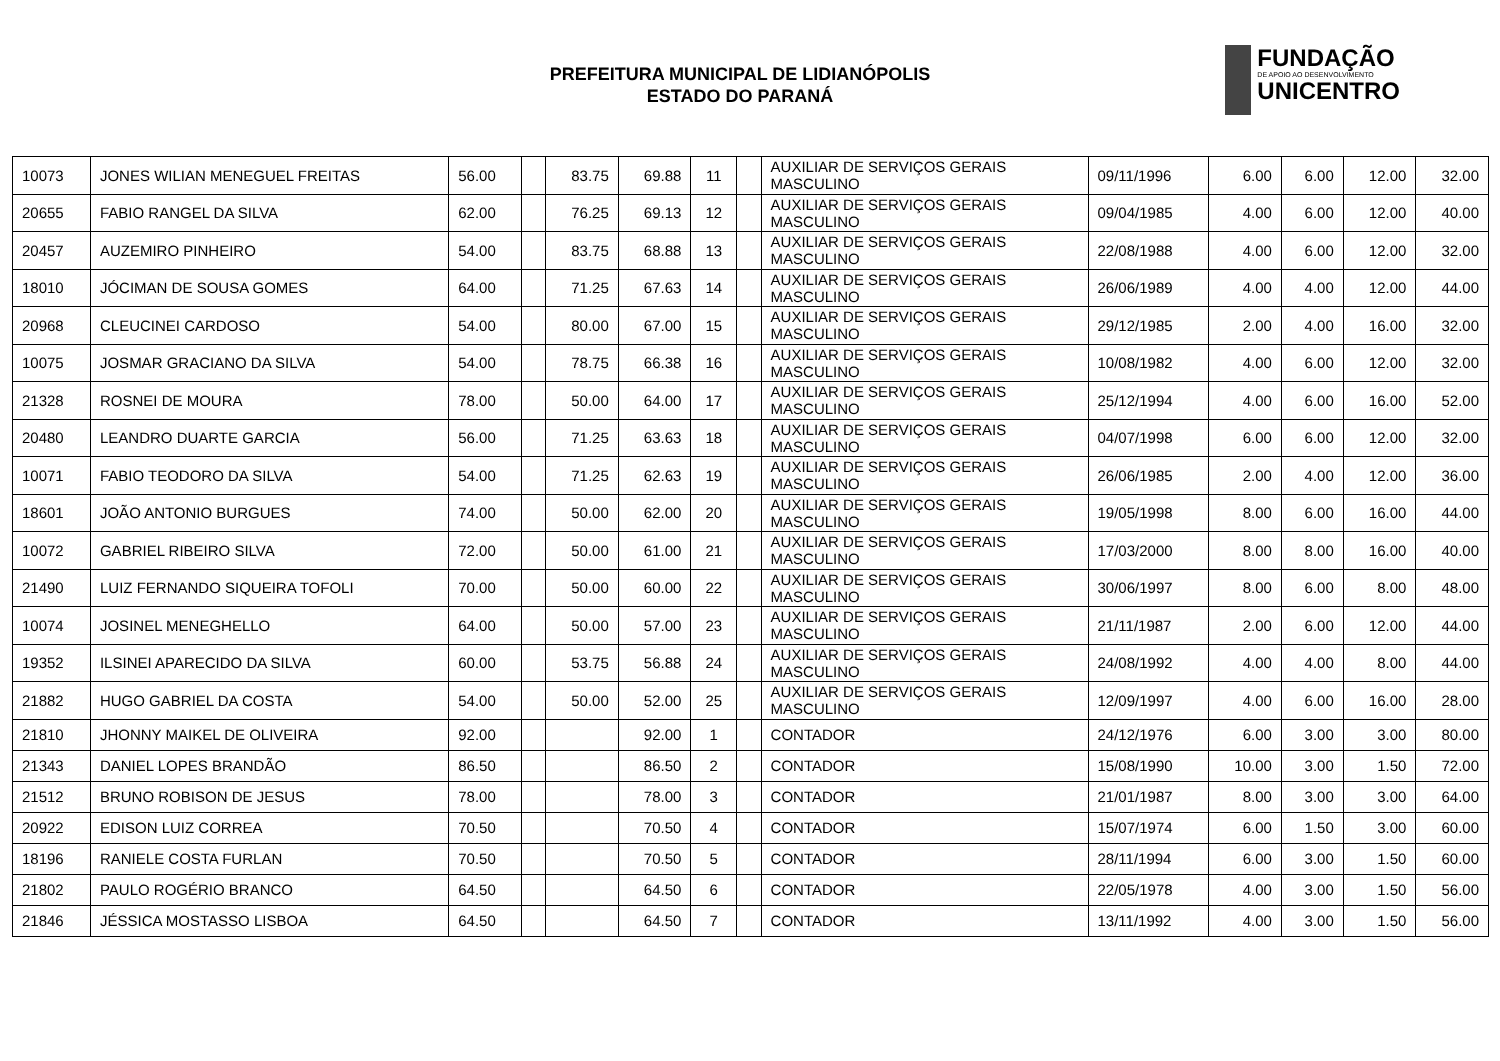PREFEITURA MUNICIPAL DE LIDIANÓPOLIS
ESTADO DO PARANÁ
FUNDAÇÃO
DE APOIO AO DESENVOLVIMENTO
UNICENTRO
| 10073 | JONES WILIAN MENEGUEL FREITAS | 56.00 | | 83.75 | 69.88 | 11 | | AUXILIAR DE SERVIÇOS GERAIS MASCULINO | 09/11/1996 | 6.00 | 6.00 | 12.00 | 32.00 |
| 20655 | FABIO RANGEL DA SILVA | 62.00 | | 76.25 | 69.13 | 12 | | AUXILIAR DE SERVIÇOS GERAIS MASCULINO | 09/04/1985 | 4.00 | 6.00 | 12.00 | 40.00 |
| 20457 | AUZEMIRO PINHEIRO | 54.00 | | 83.75 | 68.88 | 13 | | AUXILIAR DE SERVIÇOS GERAIS MASCULINO | 22/08/1988 | 4.00 | 6.00 | 12.00 | 32.00 |
| 18010 | JÓCIMAN DE SOUSA GOMES | 64.00 | | 71.25 | 67.63 | 14 | | AUXILIAR DE SERVIÇOS GERAIS MASCULINO | 26/06/1989 | 4.00 | 4.00 | 12.00 | 44.00 |
| 20968 | CLEUCINEI CARDOSO | 54.00 | | 80.00 | 67.00 | 15 | | AUXILIAR DE SERVIÇOS GERAIS MASCULINO | 29/12/1985 | 2.00 | 4.00 | 16.00 | 32.00 |
| 10075 | JOSMAR GRACIANO DA SILVA | 54.00 | | 78.75 | 66.38 | 16 | | AUXILIAR DE SERVIÇOS GERAIS MASCULINO | 10/08/1982 | 4.00 | 6.00 | 12.00 | 32.00 |
| 21328 | ROSNEI DE MOURA | 78.00 | | 50.00 | 64.00 | 17 | | AUXILIAR DE SERVIÇOS GERAIS MASCULINO | 25/12/1994 | 4.00 | 6.00 | 16.00 | 52.00 |
| 20480 | LEANDRO DUARTE GARCIA | 56.00 | | 71.25 | 63.63 | 18 | | AUXILIAR DE SERVIÇOS GERAIS MASCULINO | 04/07/1998 | 6.00 | 6.00 | 12.00 | 32.00 |
| 10071 | FABIO TEODORO DA SILVA | 54.00 | | 71.25 | 62.63 | 19 | | AUXILIAR DE SERVIÇOS GERAIS MASCULINO | 26/06/1985 | 2.00 | 4.00 | 12.00 | 36.00 |
| 18601 | JOÃO ANTONIO BURGUES | 74.00 | | 50.00 | 62.00 | 20 | | AUXILIAR DE SERVIÇOS GERAIS MASCULINO | 19/05/1998 | 8.00 | 6.00 | 16.00 | 44.00 |
| 10072 | GABRIEL RIBEIRO SILVA | 72.00 | | 50.00 | 61.00 | 21 | | AUXILIAR DE SERVIÇOS GERAIS MASCULINO | 17/03/2000 | 8.00 | 8.00 | 16.00 | 40.00 |
| 21490 | LUIZ FERNANDO SIQUEIRA TOFOLI | 70.00 | | 50.00 | 60.00 | 22 | | AUXILIAR DE SERVIÇOS GERAIS MASCULINO | 30/06/1997 | 8.00 | 6.00 | 8.00 | 48.00 |
| 10074 | JOSINEL MENEGHELLO | 64.00 | | 50.00 | 57.00 | 23 | | AUXILIAR DE SERVIÇOS GERAIS MASCULINO | 21/11/1987 | 2.00 | 6.00 | 12.00 | 44.00 |
| 19352 | ILSINEI APARECIDO DA SILVA | 60.00 | | 53.75 | 56.88 | 24 | | AUXILIAR DE SERVIÇOS GERAIS MASCULINO | 24/08/1992 | 4.00 | 4.00 | 8.00 | 44.00 |
| 21882 | HUGO GABRIEL DA COSTA | 54.00 | | 50.00 | 52.00 | 25 | | AUXILIAR DE SERVIÇOS GERAIS MASCULINO | 12/09/1997 | 4.00 | 6.00 | 16.00 | 28.00 |
| 21810 | JHONNY MAIKEL DE OLIVEIRA | 92.00 | | | 92.00 | 1 | | CONTADOR | 24/12/1976 | 6.00 | 3.00 | 3.00 | 80.00 |
| 21343 | DANIEL LOPES BRANDÃO | 86.50 | | | 86.50 | 2 | | CONTADOR | 15/08/1990 | 10.00 | 3.00 | 1.50 | 72.00 |
| 21512 | BRUNO ROBISON DE JESUS | 78.00 | | | 78.00 | 3 | | CONTADOR | 21/01/1987 | 8.00 | 3.00 | 3.00 | 64.00 |
| 20922 | EDISON LUIZ CORREA | 70.50 | | | 70.50 | 4 | | CONTADOR | 15/07/1974 | 6.00 | 1.50 | 3.00 | 60.00 |
| 18196 | RANIELE COSTA FURLAN | 70.50 | | | 70.50 | 5 | | CONTADOR | 28/11/1994 | 6.00 | 3.00 | 1.50 | 60.00 |
| 21802 | PAULO ROGÉRIO BRANCO | 64.50 | | | 64.50 | 6 | | CONTADOR | 22/05/1978 | 4.00 | 3.00 | 1.50 | 56.00 |
| 21846 | JÉSSICA MOSTASSO LISBOA | 64.50 | | | 64.50 | 7 | | CONTADOR | 13/11/1992 | 4.00 | 3.00 | 1.50 | 56.00 |